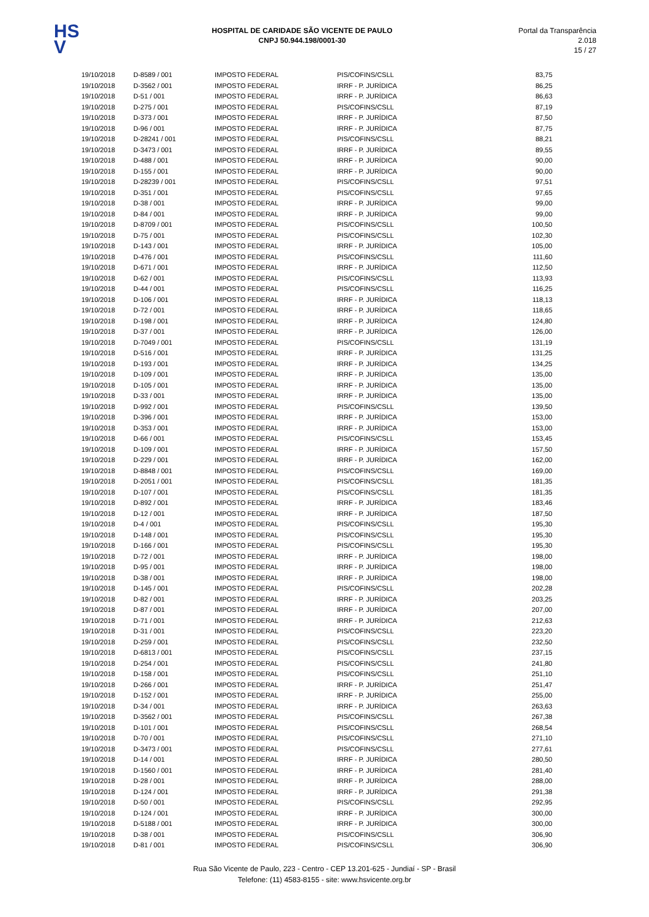HS
V
HOSPITAL DE CARIDADE SÃO VICENTE DE PAULO
CNPJ 50.944.198/0001-30
Portal da Transparência 2.018
15 / 27
| 19/10/2018 | D-8589 / 001 | IMPOSTO FEDERAL | PIS/COFINS/CSLL | 83,75 |
| 19/10/2018 | D-3562 / 001 | IMPOSTO FEDERAL | IRRF - P. JURÍDICA | 86,25 |
| 19/10/2018 | D-51 / 001 | IMPOSTO FEDERAL | IRRF - P. JURÍDICA | 86,63 |
| 19/10/2018 | D-275 / 001 | IMPOSTO FEDERAL | PIS/COFINS/CSLL | 87,19 |
| 19/10/2018 | D-373 / 001 | IMPOSTO FEDERAL | IRRF - P. JURÍDICA | 87,50 |
| 19/10/2018 | D-96 / 001 | IMPOSTO FEDERAL | IRRF - P. JURÍDICA | 87,75 |
| 19/10/2018 | D-28241 / 001 | IMPOSTO FEDERAL | PIS/COFINS/CSLL | 88,21 |
| 19/10/2018 | D-3473 / 001 | IMPOSTO FEDERAL | IRRF - P. JURÍDICA | 89,55 |
| 19/10/2018 | D-488 / 001 | IMPOSTO FEDERAL | IRRF - P. JURÍDICA | 90,00 |
| 19/10/2018 | D-155 / 001 | IMPOSTO FEDERAL | IRRF - P. JURÍDICA | 90,00 |
| 19/10/2018 | D-28239 / 001 | IMPOSTO FEDERAL | PIS/COFINS/CSLL | 97,51 |
| 19/10/2018 | D-351 / 001 | IMPOSTO FEDERAL | PIS/COFINS/CSLL | 97,65 |
| 19/10/2018 | D-38 / 001 | IMPOSTO FEDERAL | IRRF - P. JURÍDICA | 99,00 |
| 19/10/2018 | D-84 / 001 | IMPOSTO FEDERAL | IRRF - P. JURÍDICA | 99,00 |
| 19/10/2018 | D-8709 / 001 | IMPOSTO FEDERAL | PIS/COFINS/CSLL | 100,50 |
| 19/10/2018 | D-75 / 001 | IMPOSTO FEDERAL | PIS/COFINS/CSLL | 102,30 |
| 19/10/2018 | D-143 / 001 | IMPOSTO FEDERAL | IRRF - P. JURÍDICA | 105,00 |
| 19/10/2018 | D-476 / 001 | IMPOSTO FEDERAL | PIS/COFINS/CSLL | 111,60 |
| 19/10/2018 | D-671 / 001 | IMPOSTO FEDERAL | IRRF - P. JURÍDICA | 112,50 |
| 19/10/2018 | D-62 / 001 | IMPOSTO FEDERAL | PIS/COFINS/CSLL | 113,93 |
| 19/10/2018 | D-44 / 001 | IMPOSTO FEDERAL | PIS/COFINS/CSLL | 116,25 |
| 19/10/2018 | D-106 / 001 | IMPOSTO FEDERAL | IRRF - P. JURÍDICA | 118,13 |
| 19/10/2018 | D-72 / 001 | IMPOSTO FEDERAL | IRRF - P. JURÍDICA | 118,65 |
| 19/10/2018 | D-198 / 001 | IMPOSTO FEDERAL | IRRF - P. JURÍDICA | 124,80 |
| 19/10/2018 | D-37 / 001 | IMPOSTO FEDERAL | IRRF - P. JURÍDICA | 126,00 |
| 19/10/2018 | D-7049 / 001 | IMPOSTO FEDERAL | PIS/COFINS/CSLL | 131,19 |
| 19/10/2018 | D-516 / 001 | IMPOSTO FEDERAL | IRRF - P. JURÍDICA | 131,25 |
| 19/10/2018 | D-193 / 001 | IMPOSTO FEDERAL | IRRF - P. JURÍDICA | 134,25 |
| 19/10/2018 | D-109 / 001 | IMPOSTO FEDERAL | IRRF - P. JURÍDICA | 135,00 |
| 19/10/2018 | D-105 / 001 | IMPOSTO FEDERAL | IRRF - P. JURÍDICA | 135,00 |
| 19/10/2018 | D-33 / 001 | IMPOSTO FEDERAL | IRRF - P. JURÍDICA | 135,00 |
| 19/10/2018 | D-992 / 001 | IMPOSTO FEDERAL | PIS/COFINS/CSLL | 139,50 |
| 19/10/2018 | D-396 / 001 | IMPOSTO FEDERAL | IRRF - P. JURÍDICA | 153,00 |
| 19/10/2018 | D-353 / 001 | IMPOSTO FEDERAL | IRRF - P. JURÍDICA | 153,00 |
| 19/10/2018 | D-66 / 001 | IMPOSTO FEDERAL | PIS/COFINS/CSLL | 153,45 |
| 19/10/2018 | D-109 / 001 | IMPOSTO FEDERAL | IRRF - P. JURÍDICA | 157,50 |
| 19/10/2018 | D-229 / 001 | IMPOSTO FEDERAL | IRRF - P. JURÍDICA | 162,00 |
| 19/10/2018 | D-8848 / 001 | IMPOSTO FEDERAL | PIS/COFINS/CSLL | 169,00 |
| 19/10/2018 | D-2051 / 001 | IMPOSTO FEDERAL | PIS/COFINS/CSLL | 181,35 |
| 19/10/2018 | D-107 / 001 | IMPOSTO FEDERAL | PIS/COFINS/CSLL | 181,35 |
| 19/10/2018 | D-892 / 001 | IMPOSTO FEDERAL | IRRF - P. JURÍDICA | 183,46 |
| 19/10/2018 | D-12 / 001 | IMPOSTO FEDERAL | IRRF - P. JURÍDICA | 187,50 |
| 19/10/2018 | D-4 / 001 | IMPOSTO FEDERAL | PIS/COFINS/CSLL | 195,30 |
| 19/10/2018 | D-148 / 001 | IMPOSTO FEDERAL | PIS/COFINS/CSLL | 195,30 |
| 19/10/2018 | D-166 / 001 | IMPOSTO FEDERAL | PIS/COFINS/CSLL | 195,30 |
| 19/10/2018 | D-72 / 001 | IMPOSTO FEDERAL | IRRF - P. JURÍDICA | 198,00 |
| 19/10/2018 | D-95 / 001 | IMPOSTO FEDERAL | IRRF - P. JURÍDICA | 198,00 |
| 19/10/2018 | D-38 / 001 | IMPOSTO FEDERAL | IRRF - P. JURÍDICA | 198,00 |
| 19/10/2018 | D-145 / 001 | IMPOSTO FEDERAL | PIS/COFINS/CSLL | 202,28 |
| 19/10/2018 | D-82 / 001 | IMPOSTO FEDERAL | IRRF - P. JURÍDICA | 203,25 |
| 19/10/2018 | D-87 / 001 | IMPOSTO FEDERAL | IRRF - P. JURÍDICA | 207,00 |
| 19/10/2018 | D-71 / 001 | IMPOSTO FEDERAL | IRRF - P. JURÍDICA | 212,63 |
| 19/10/2018 | D-31 / 001 | IMPOSTO FEDERAL | PIS/COFINS/CSLL | 223,20 |
| 19/10/2018 | D-259 / 001 | IMPOSTO FEDERAL | PIS/COFINS/CSLL | 232,50 |
| 19/10/2018 | D-6813 / 001 | IMPOSTO FEDERAL | PIS/COFINS/CSLL | 237,15 |
| 19/10/2018 | D-254 / 001 | IMPOSTO FEDERAL | PIS/COFINS/CSLL | 241,80 |
| 19/10/2018 | D-158 / 001 | IMPOSTO FEDERAL | PIS/COFINS/CSLL | 251,10 |
| 19/10/2018 | D-266 / 001 | IMPOSTO FEDERAL | IRRF - P. JURÍDICA | 251,47 |
| 19/10/2018 | D-152 / 001 | IMPOSTO FEDERAL | IRRF - P. JURÍDICA | 255,00 |
| 19/10/2018 | D-34 / 001 | IMPOSTO FEDERAL | IRRF - P. JURÍDICA | 263,63 |
| 19/10/2018 | D-3562 / 001 | IMPOSTO FEDERAL | PIS/COFINS/CSLL | 267,38 |
| 19/10/2018 | D-101 / 001 | IMPOSTO FEDERAL | PIS/COFINS/CSLL | 268,54 |
| 19/10/2018 | D-70 / 001 | IMPOSTO FEDERAL | PIS/COFINS/CSLL | 271,10 |
| 19/10/2018 | D-3473 / 001 | IMPOSTO FEDERAL | PIS/COFINS/CSLL | 277,61 |
| 19/10/2018 | D-14 / 001 | IMPOSTO FEDERAL | IRRF - P. JURÍDICA | 280,50 |
| 19/10/2018 | D-1560 / 001 | IMPOSTO FEDERAL | IRRF - P. JURÍDICA | 281,40 |
| 19/10/2018 | D-28 / 001 | IMPOSTO FEDERAL | IRRF - P. JURÍDICA | 288,00 |
| 19/10/2018 | D-124 / 001 | IMPOSTO FEDERAL | IRRF - P. JURÍDICA | 291,38 |
| 19/10/2018 | D-50 / 001 | IMPOSTO FEDERAL | PIS/COFINS/CSLL | 292,95 |
| 19/10/2018 | D-124 / 001 | IMPOSTO FEDERAL | IRRF - P. JURÍDICA | 300,00 |
| 19/10/2018 | D-5188 / 001 | IMPOSTO FEDERAL | IRRF - P. JURÍDICA | 300,00 |
| 19/10/2018 | D-38 / 001 | IMPOSTO FEDERAL | PIS/COFINS/CSLL | 306,90 |
| 19/10/2018 | D-81 / 001 | IMPOSTO FEDERAL | PIS/COFINS/CSLL | 306,90 |
Rua São Vicente de Paulo, 223 - Centro - CEP 13.201-625 - Jundiaí - SP - Brasil
Telefone: (11) 4583-8155 - site: www.hsvicente.org.br